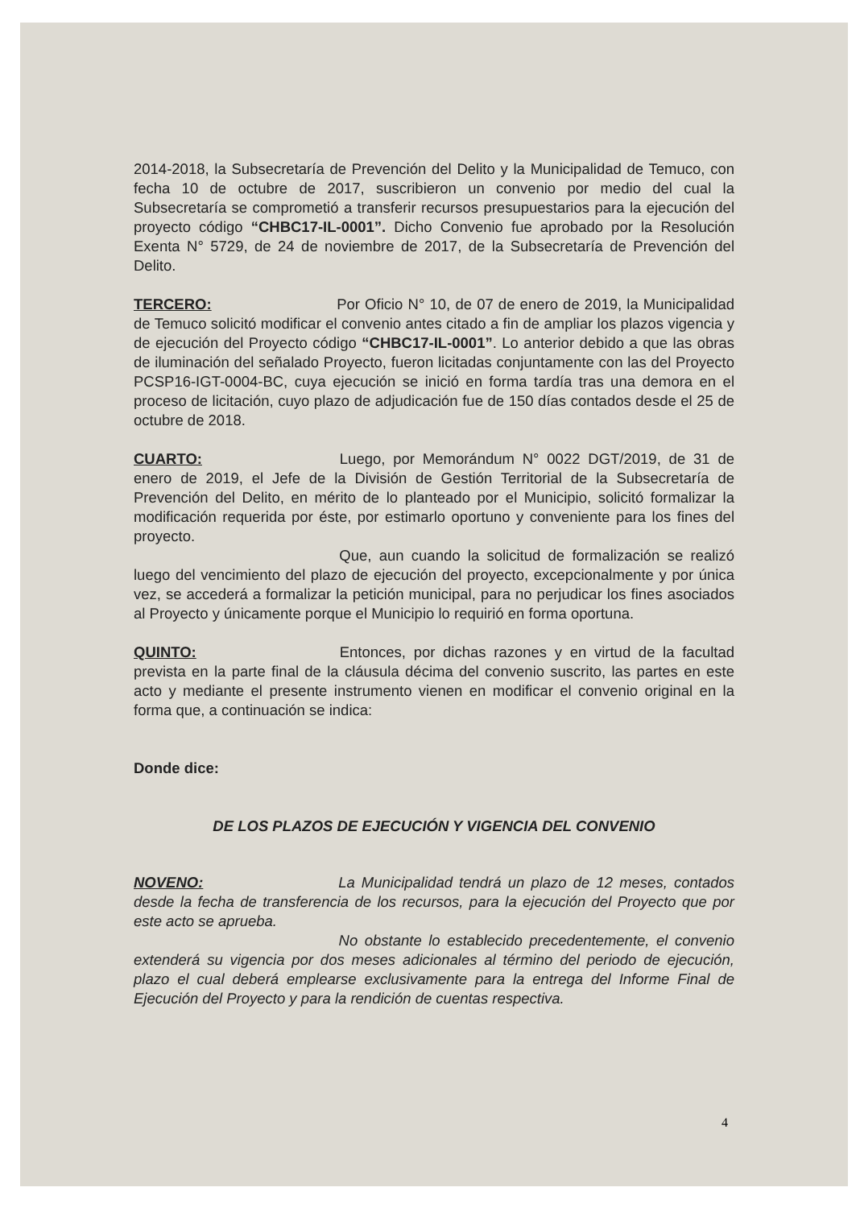2014-2018, la Subsecretaría de Prevención del Delito y la Municipalidad de Temuco, con fecha 10 de octubre de 2017, suscribieron un convenio por medio del cual la Subsecretaría se comprometió a transferir recursos presupuestarios para la ejecución del proyecto código “CHBC17-IL-0001”. Dicho Convenio fue aprobado por la Resolución Exenta N° 5729, de 24 de noviembre de 2017, de la Subsecretaría de Prevención del Delito.
TERCERO: Por Oficio N° 10, de 07 de enero de 2019, la Municipalidad de Temuco solicitó modificar el convenio antes citado a fin de ampliar los plazos vigencia y de ejecución del Proyecto código “CHBC17-IL-0001”. Lo anterior debido a que las obras de iluminación del señalado Proyecto, fueron licitadas conjuntamente con las del Proyecto PCSP16-IGT-0004-BC, cuya ejecución se inició en forma tardía tras una demora en el proceso de licitación, cuyo plazo de adjudicación fue de 150 días contados desde el 25 de octubre de 2018.
CUARTO: Luego, por Memorándum N° 0022 DGT/2019, de 31 de enero de 2019, el Jefe de la División de Gestión Territorial de la Subsecretaría de Prevención del Delito, en mérito de lo planteado por el Municipio, solicitó formalizar la modificación requerida por éste, por estimarlo oportuno y conveniente para los fines del proyecto.
Que, aun cuando la solicitud de formalización se realizó luego del vencimiento del plazo de ejecución del proyecto, excepcionalmente y por única vez, se accederá a formalizar la petición municipal, para no perjudicar los fines asociados al Proyecto y únicamente porque el Municipio lo requirió en forma oportuna.
QUINTO: Entonces, por dichas razones y en virtud de la facultad prevista en la parte final de la cláusula décima del convenio suscrito, las partes en este acto y mediante el presente instrumento vienen en modificar el convenio original en la forma que, a continuación se indica:
Donde dice:
DE LOS PLAZOS DE EJECUCIÓN Y VIGENCIA DEL CONVENIO
NOVENO: La Municipalidad tendrá un plazo de 12 meses, contados desde la fecha de transferencia de los recursos, para la ejecución del Proyecto que por este acto se aprueba.
No obstante lo establecido precedentemente, el convenio extenderá su vigencia por dos meses adicionales al término del periodo de ejecución, plazo el cual deberá emplearse exclusivamente para la entrega del Informe Final de Ejecución del Proyecto y para la rendición de cuentas respectiva.
4